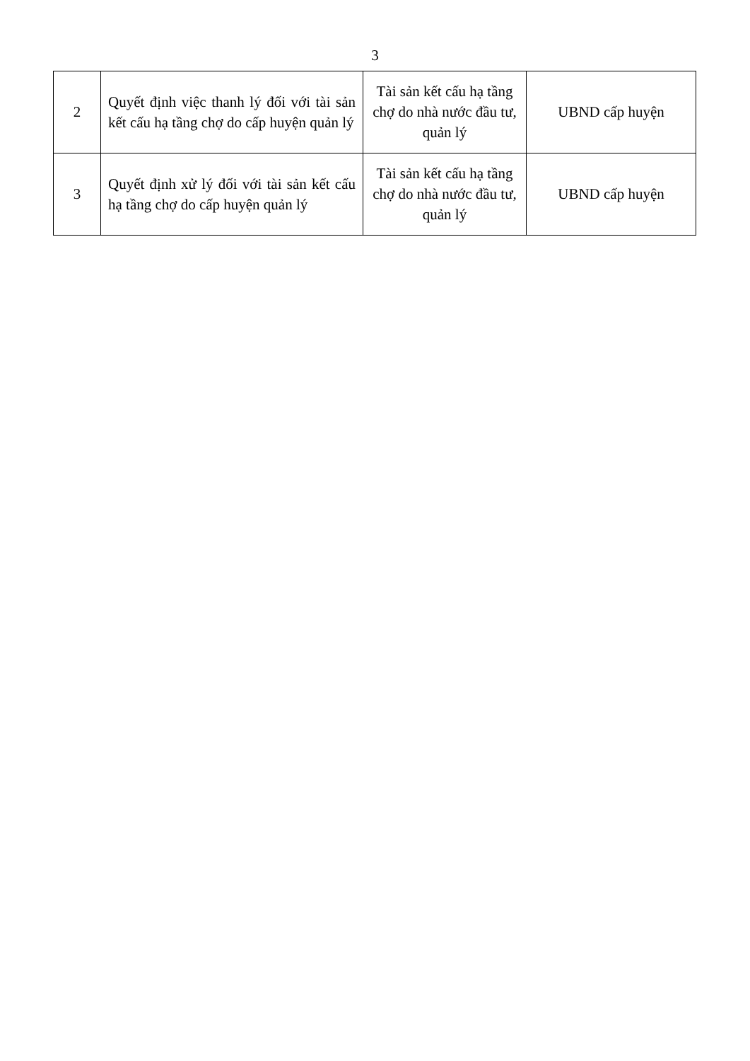3
| 2 | Quyết định việc thanh lý đối với tài sản kết cấu hạ tầng chợ do cấp huyện quản lý | Tài sản kết cấu hạ tầng chợ do nhà nước đầu tư, quản lý | UBND cấp huyện |
| 3 | Quyết định xử lý đối với tài sản kết cấu hạ tầng chợ do cấp huyện quản lý | Tài sản kết cấu hạ tầng chợ do nhà nước đầu tư, quản lý | UBND cấp huyện |